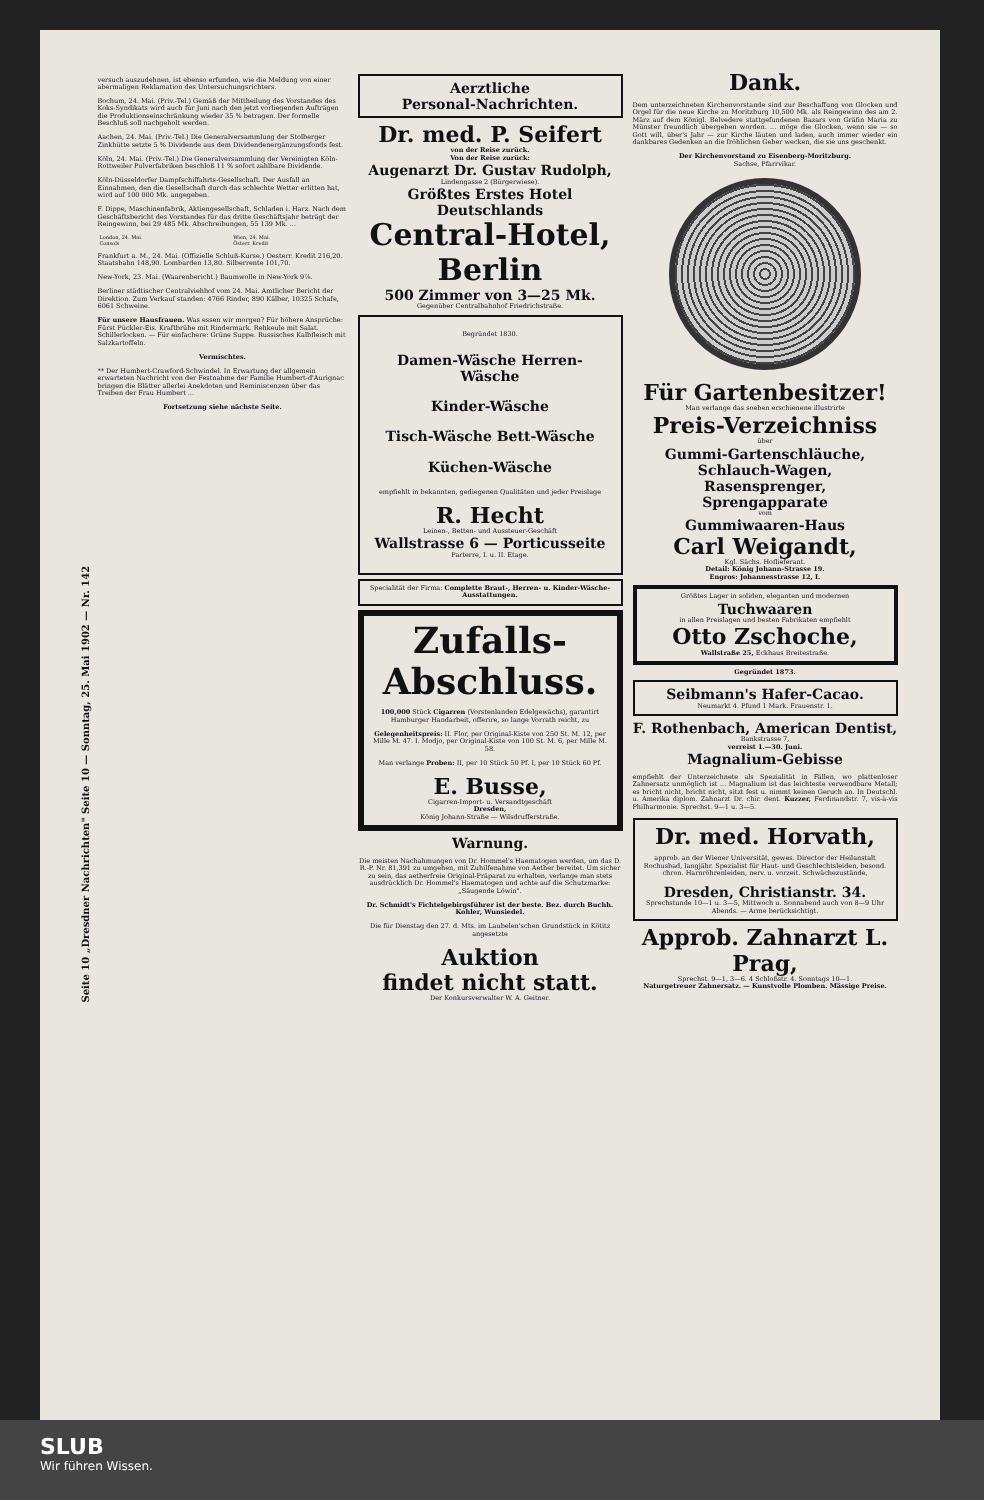Seite 10 „Dresdner Nachrichten" Seite 10 — Sonntag, 25. Mai 1902 — Nr. 142
versuch auszudehnen, ist ebenso erfunden, wie die Meldung von einer abermaligen Reklamation des Untersuchungsrichters.
Bochum, 24. Mai. (Priv.-Tel.) Gemäß der Mittheilung des Vorstandes des Koks-Syndikats wird auch für Juni nach den jetzt vorliegenden Aufträgen die Produktionseinschränkung wieder 35 % betragen. Der formelle Beschluß soll nachgeholt werden.
Aachen, 24. Mai. (Priv.-Tel.) Die Generalversammlung der Stolberger Zinkhütte setzte 5 % Dividende aus dem Dividendenergänzungsfonds fest.
Köln, 24. Mai. (Priv.-Tel.) Die Generalversammlung der Vereinigten Köln-Rottweiler Pulverfabriken beschloß 11 % sofort zahlbare Dividende.
Köln-Düsseldorfer Dampfschiffahrts-Gesellschaft. Der Ausfall an Einnahmen, den die Gesellschaft durch das schlechte Wetter erlitten hat, wird auf 100 000 Mk. angegeben.
F. Dippe, Maschinenfabrik, Aktiengesellschaft, Schladen i. Harz. Nach dem Geschäftsbericht des Vorstandes für das dritte Geschäftsjahr beträgt der Reingewinn, bei 29 485 Mk. Abschreibungen, 55 139 Mk. ...
| London, 24. Mai. | Wien, 24. Mai. |
| Consols | Österr. Kredit |
Frankfurt a. M., 24. Mai. (Offizielle Schluß-Kurse.) Oesterr. Kredit 216,20. Staatsbahn 148,90. Lombarden 13,80. Silberrente 101,70.
New-York, 23. Mai. (Waarenbericht.) Baumwolle in New-York 9⅞.
Berliner städtischer Centralviehhof vom 24. Mai. Amtlicher Bericht der Direktion. Zum Verkauf standen: 4766 Rinder, 890 Kälber, 10325 Schafe, 6061 Schweine.
Für unsere Hausfrauen. Was essen wir morgen? Für höhere Ansprüche: Fürst Pückler-Eis. Kraftbrühe mit Rindermark. Rehkeule mit Salat. Schillerlocken. — Für einfachere: Grüne Suppe. Russisches Kalbfleisch mit Salzkartoffeln.
Vermischtes.
** Der Humbert-Crawford-Schwindel. In Erwartung der allgemein erwarteten Nachricht von der Festnahme der Familie Humbert-d'Aurignac bringen die Blätter allerlei Anekdoten und Reminiscenzen über das Treiben der Frau Humbert ...
Fortsetzung siehe nächste Seite.
Aerztliche
Personal-Nachrichten.
Dr. med. P. Seifert
von der Reise zurück.
Von der Reise zurück:
Augenarzt Dr. Gustav Rudolph,
Lindengasse 2 (Bürgerwiese).
Größtes Erstes Hotel Deutschlands
Central-Hotel, Berlin
500 Zimmer von 3—25 Mk.
Gegenüber Centralbahnhof Friedrichstraße.
Begründet 1830.
Damen-Wäsche Herren-Wäsche
Kinder-Wäsche
Tisch-Wäsche Bett-Wäsche
Küchen-Wäsche
empfiehlt in bekannten, gediegenen Qualitäten und jeder Preislage
R. Hecht
Leinen-, Betten- und Aussteuer-Geschäft
Wallstrasse 6 — Porticusseite
Parterre, I. u. II. Etage.
Specialität der Firma: Complette Braut-, Herren- u. Kinder-Wäsche-Ausstattungen.
Zufalls-
Abschluss.
100,000 Stück Cigarren (Vorstenlanden Edelgewächs), garantirt Hamburger Handarbeit, offerire, so lange Vorrath reicht, zu
Gelegenheitspreis: II. Flor, per Original-Kiste von 250 St. M. 12, per Mille M. 47. I. Modjo, per Original-Kiste von 100 St. M. 6, per Mille M. 58.
Man verlange Proben: II, per 10 Stück 50 Pf. I, per 10 Stück 60 Pf.
E. Busse,
Cigarren-Import- u. Versandtgeschäft
Dresden,
König Johann-Straße — Wilsdrufferstraße.
Warnung.
Die meisten Nachahmungen von Dr. Hommel's Haematogen werden, um das D. R.-P. Nr. 81,391 zu umgehen, mit Zuhilfenahme von Aether bereitet. Um sicher zu sein, das aetherfreie Original-Präparat zu erhalten, verlange man stets ausdrücklich Dr. Hommel's Haematogen und achte auf die Schutzmarke: „Säugende Löwin".
Dr. Schmidt's Fichtelgebirgsführer ist der beste. Bez. durch Buchh. Kohler, Wunsiedel.
Die für Dienstag den 27. d. Mts. im Laubelen'schen Grundstück in Kötitz angesetzte
Auktion
findet nicht statt.
Der Konkursverwalter W. A. Geitner.
Dank.
Dem unterzeichneten Kirchenvorstande sind zur Beschaffung von Glocken und Orgel für die neue Kirche zu Moritzburg 10,500 Mk. als Reingewinn des am 2. März auf dem Königl. Belvedere stattgefundenen Bazars von Gräfin Maria zu Münster freundlich übergeben worden. ... möge die Glocken, wenn sie — so Gott will, über's Jahr — zur Kirche läuten und laden, auch immer wieder ein dankbares Gedenken an die fröhlichen Geber wecken, die sie uns geschenkt.
Der Kirchenvorstand zu Eisenberg-Moritzburg.
Sachse, Pfarrvikar.
Für Gartenbesitzer!
Man verlange das soeben erschienene illustrirte
Preis-Verzeichniss
über
Gummi-Gartenschläuche,
Schlauch-Wagen,
Rasensprenger,
Sprengapparate
vom
Gummiwaaren-Haus
Carl Weigandt,
Kgl. Sächs. Hoflieferant.
Detail: König Johann-Strasse 19.
Engros: Johannesstrasse 12, I.
Größtes Lager in soliden, eleganten und modernen
Tuchwaaren
in allen Preislagen und besten Fabrikaten empfiehlt
Otto Zschoche,
Wallstraße 25, Eckhaus Breitestraße.
Gegründet 1873.
Seibmann's Hafer-Cacao.
Neumarkt 4. Pfund 1 Mark. Frauenstr. 1.
F. Rothenbach, American Dentist,
Bankstrasse 7,
verreist 1.—30. Juni.
Magnalium-Gebisse
empfiehlt der Unterzeichnete als Spezialität in Fällen, wo plattenloser Zahnersatz unmöglich ist ... Magnalium ist das leichteste verwendbare Metall; es bricht nicht, bricht nicht, sitzt fest u. nimmt keinen Geruch an. In Deutschl. u. Amerika diplom. Zahnarzt Dr. chir. dent. Kuzzer, Ferdinandstr. 7, vis-à-vis Philharmonie. Sprechst. 9—1 u. 3—5.
Dr. med. Horvath,
approb. an der Wiener Universität, gewes. Director der Heilanstalt Rochusbad, langjähr. Spezialist für Haut- und Geschlechtsleiden, besond. chron. Harnröhrenleiden, nerv. u. vorzeit. Schwächezustände,
Dresden, Christianstr. 34.
Sprechstunde 10—1 u. 3—5, Mittwoch u. Sonnabend auch von 8—9 Uhr Abends. — Arme berücksichtigt.
Approb. Zahnarzt L. Prag,
Sprechst. 9—1, 3—6. 4 Schloßstr. 4. Sonntags 10—1.
Naturgetreuer Zahnersatz. — Kunstvolle Plomben. Mässige Preise.
SLUB
Wir führen Wissen.